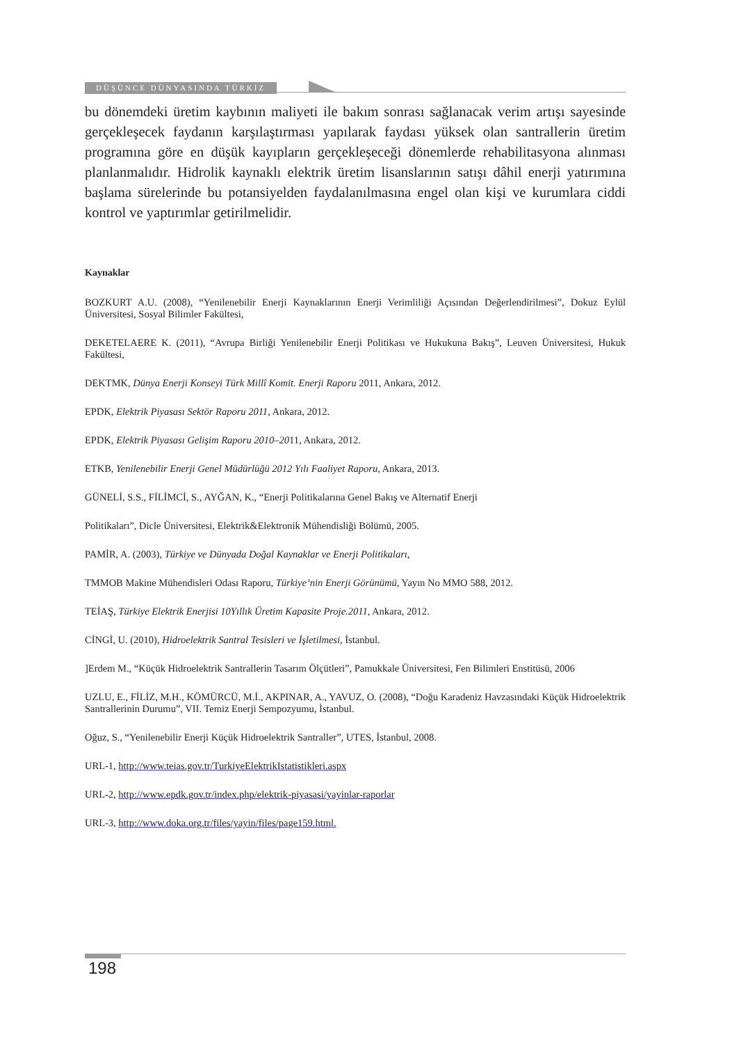DÜŞÜNCE DÜNYASINDA TÜRKİZ
bu dönemdeki üretim kaybının maliyeti ile bakım sonrası sağlanacak verim artışı sayesinde gerçekleşecek faydanın karşılaştırması yapılarak faydası yüksek olan santrallerin üretim programına göre en düşük kayıpların gerçekleşeceği dönemlerde rehabilitasyona alınması planlanmalıdır. Hidrolik kaynaklı elektrik üretim lisanslarının satışı dâhil enerji yatırımına başlama sürelerinde bu potansiyelden faydalanılmasına engel olan kişi ve kurumlara ciddi kontrol ve yaptırımlar getirilmelidir.
Kaynaklar
BOZKURT A.U. (2008), “Yenilenebilir Enerji Kaynaklarının Enerji Verimliliği Açısından Değerlendirilmesi”, Dokuz Eylül Üniversitesi, Sosyal Bilimler Fakültesi,
DEKETELAERE K. (2011), “Avrupa Birliği Yenilenebilir Enerji Politikası ve Hukukuna Bakış”, Leuven Üniversitesi, Hukuk Fakültesi,
DEKTMK, Dünya Enerji Konseyi Türk Millî Komit. Enerji Raporu 2011, Ankara, 2012.
EPDK, Elektrik Piyasası Sektör Raporu 2011, Ankara, 2012.
EPDK, Elektrik Piyasası Gelişim Raporu 2010–2011, Ankara, 2012.
ETKB, Yenilenebilir Enerji Genel Müdürlüğü 2012 Yılı Faaliyet Raporu, Ankara, 2013.
GÜNELİ, S.S., FİLİMCİ, S., AYĞAN, K., “Enerji Politikalarına Genel Bakış ve Alternatif Enerji
Politikaları”, Dicle Üniversitesi, Elektrik&Elektronik Mühendisliği Bölümü, 2005.
PAMİR, A. (2003), Türkiye ve Dünyada Doğal Kaynaklar ve Enerji Politikaları,
TMMOB Makine Mühendisleri Odası Raporu, Türkiye’nin Enerji Görünümü, Yayın No MMO 588, 2012.
TEİAŞ, Türkiye Elektrik Enerjisi 10Yıllık Üretim Kapasite Proje.2011, Ankara, 2012.
CİNGİ, U. (2010), Hidroelektrik Santral Tesisleri ve İşletilmesi, İstanbul.
]Erdem M., “Küçük Hidroelektrik Santrallerin Tasarım Ölçütleri”, Pamukkale Üniversitesi, Fen Bilimleri Enstitüsü, 2006
UZLU, E., FİLİZ, M.H., KÖMÜRCÜ, M.İ., AKPINAR, A., YAVUZ, O. (2008), “Doğu Karadeniz Havzasındaki Küçük Hidroelektrik Santrallerinin Durumu”, VII. Temiz Enerji Sempozyumu, İstanbul.
Oğuz, S., “Yenilenebilir Enerji Küçük Hidroelektrik Santraller”, UTES, İstanbul, 2008.
URL-1, http://www.teias.gov.tr/TurkiyeElektrikIstatistikleri.aspx
URL-2, http://www.epdk.gov.tr/index.php/elektrik-piyasasi/yayinlar-raporlar
URL-3, http://www.doka.org.tr/files/yayin/files/page159.html.
198